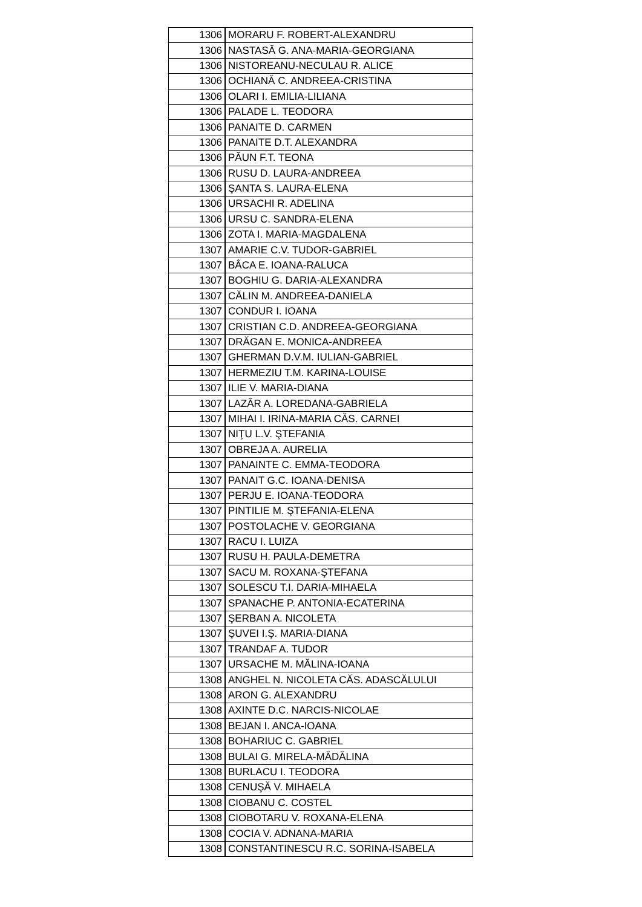| 1306 | MORARU F. ROBERT-ALEXANDRU |
| 1306 | NASTASĂ G. ANA-MARIA-GEORGIANA |
| 1306 | NISTOREANU-NECULAU R. ALICE |
| 1306 | OCHIANĂ C. ANDREEA-CRISTINA |
| 1306 | OLARI I. EMILIA-LILIANA |
| 1306 | PALADE L. TEODORA |
| 1306 | PANAITE D. CARMEN |
| 1306 | PANAITE D.T. ALEXANDRA |
| 1306 | PĂUN F.T. TEONA |
| 1306 | RUSU D. LAURA-ANDREEA |
| 1306 | ŞANTA S. LAURA-ELENA |
| 1306 | URSACHI R. ADELINA |
| 1306 | URSU C. SANDRA-ELENA |
| 1306 | ZOTA I. MARIA-MAGDALENA |
| 1307 | AMARIE C.V. TUDOR-GABRIEL |
| 1307 | BÂCA E. IOANA-RALUCA |
| 1307 | BOGHIU G. DARIA-ALEXANDRA |
| 1307 | CĂLIN M. ANDREEA-DANIELA |
| 1307 | CONDUR I. IOANA |
| 1307 | CRISTIAN C.D. ANDREEA-GEORGIANA |
| 1307 | DRĂGAN E. MONICA-ANDREEA |
| 1307 | GHERMAN D.V.M. IULIAN-GABRIEL |
| 1307 | HERMEZIU T.M. KARINA-LOUISE |
| 1307 | ILIE V. MARIA-DIANA |
| 1307 | LAZĂR A. LOREDANA-GABRIELA |
| 1307 | MIHAI I. IRINA-MARIA CĂS. CARNEI |
| 1307 | NIŢU L.V. ŞTEFANIA |
| 1307 | OBREJA A. AURELIA |
| 1307 | PANAINTE C. EMMA-TEODORA |
| 1307 | PANAIT G.C. IOANA-DENISA |
| 1307 | PERJU E. IOANA-TEODORA |
| 1307 | PINTILIE M. ŞTEFANIA-ELENA |
| 1307 | POSTOLACHE V. GEORGIANA |
| 1307 | RACU I. LUIZA |
| 1307 | RUSU H. PAULA-DEMETRA |
| 1307 | SACU M. ROXANA-ŞTEFANA |
| 1307 | SOLESCU T.I. DARIA-MIHAELA |
| 1307 | SPANACHE P. ANTONIA-ECATERINA |
| 1307 | ŞERBAN A. NICOLETA |
| 1307 | ŞUVEI I.Ş. MARIA-DIANA |
| 1307 | TRANDAF A. TUDOR |
| 1307 | URSACHE M. MĂLINA-IOANA |
| 1308 | ANGHEL N. NICOLETA CĂS. ADASCĂLULUI |
| 1308 | ARON G. ALEXANDRU |
| 1308 | AXINTE D.C. NARCIS-NICOLAE |
| 1308 | BEJAN I. ANCA-IOANA |
| 1308 | BOHARIUC C. GABRIEL |
| 1308 | BULAI G. MIRELA-MĂDĂLINA |
| 1308 | BURLACU I. TEODORA |
| 1308 | CENUŞĂ V. MIHAELA |
| 1308 | CIOBANU C. COSTEL |
| 1308 | CIOBOTARU V. ROXANA-ELENA |
| 1308 | COCIA V. ADNANA-MARIA |
| 1308 | CONSTANTINESCU R.C. SORINA-ISABELA |